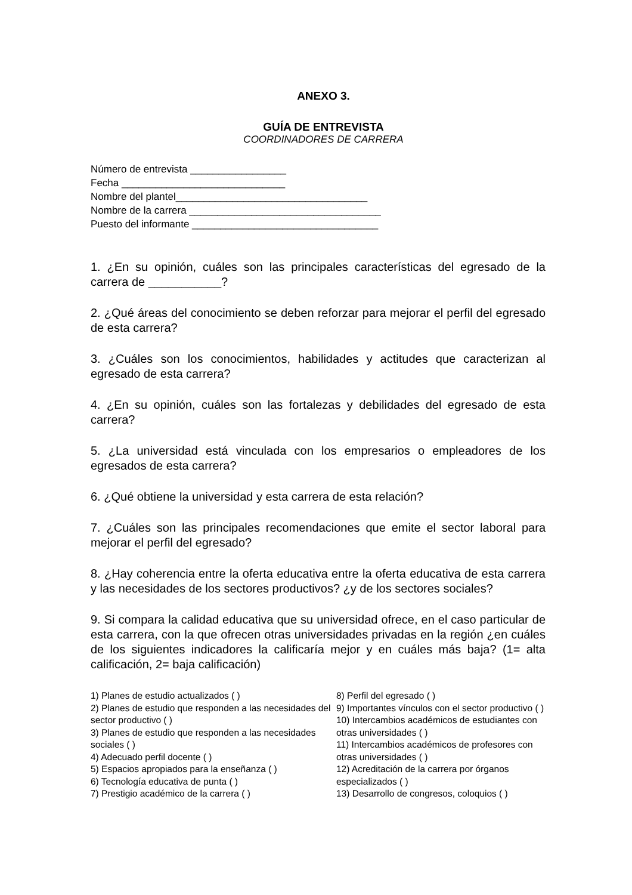ANEXO 3.
GUÍA DE ENTREVISTA
COORDINADORES DE CARRERA
Número de entrevista _________________
Fecha _____________________________
Nombre del plantel__________________________________
Nombre de la carrera __________________________________
Puesto del informante _________________________________
1. ¿En su opinión, cuáles son las principales características del egresado de la carrera de ___________?
2. ¿Qué áreas del conocimiento se deben reforzar para mejorar el perfil del egresado de esta carrera?
3. ¿Cuáles son los conocimientos, habilidades y actitudes que caracterizan al egresado de esta carrera?
4. ¿En su opinión, cuáles son las fortalezas y debilidades del egresado de esta carrera?
5. ¿La universidad está vinculada con los empresarios o empleadores de los egresados de esta carrera?
6. ¿Qué obtiene la universidad y esta carrera de esta relación?
7. ¿Cuáles son las principales recomendaciones que emite el sector laboral para mejorar el perfil del egresado?
8. ¿Hay coherencia entre la oferta educativa entre la oferta educativa de esta carrera y las necesidades de los sectores productivos? ¿y de los sectores sociales?
9. Si compara la calidad educativa que su universidad ofrece, en el caso particular de esta carrera, con la que ofrecen otras universidades privadas en la región ¿en cuáles de los siguientes indicadores la calificaría mejor y en cuáles más baja? (1= alta calificación, 2= baja calificación)
1) Planes de estudio actualizados ( )
2) Planes de estudio que responden a las necesidades del sector productivo ( )
3) Planes de estudio que responden a las necesidades sociales ( )
4) Adecuado perfil docente ( )
5) Espacios apropiados para la enseñanza ( )
6) Tecnología educativa de punta ( )
7) Prestigio académico de la carrera ( )
8) Perfil del egresado ( )
9) Importantes vínculos con el sector productivo ( )
10) Intercambios académicos de estudiantes con otras universidades ( )
11) Intercambios académicos de profesores con otras universidades ( )
12) Acreditación de la carrera por órganos especializados ( )
13) Desarrollo de congresos, coloquios ( )